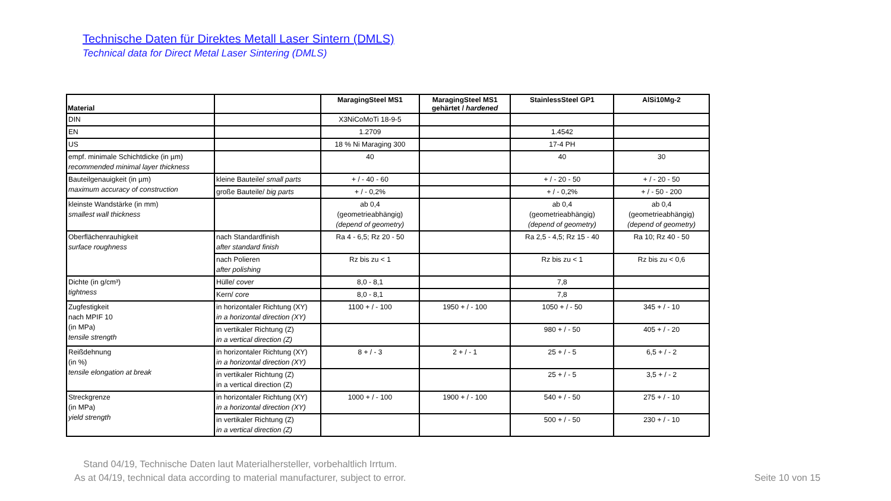Technische Daten für Direktes Metall Laser Sintern (DMLS)
Technical data for Direct Metal Laser Sintering (DMLS)
| Material | | MaragingSteel MS1 | MaragingSteel MS1 gehärtet / hardened | StainlessSteel GP1 | AlSi10Mg-2 |
| --- | --- | --- | --- | --- | --- |
| DIN | | X3NiCoMoTi 18-9-5 | | | |
| EN | | 1.2709 | | 1.4542 | |
| US | | 18 % Ni Maraging 300 | | 17-4 PH | |
| empf. minimale Schichtdicke (in µm) recommended minimal layer thickness | | 40 | | 40 | 30 |
| Bauteilgenauigkeit (in µm) maximum accuracy of construction | kleine Bauteile/ small parts | + / - 40 - 60 | | + / - 20 - 50 | + / - 20 - 50 |
| | große Bauteile/ big parts | + / - 0,2% | | + / - 0,2% | + / - 50 - 200 |
| kleinste Wandstärke (in mm) smallest wall thickness | | ab 0,4 (geometrieabhängig) (depend of geometry) | | ab 0,4 (geometrieabhängig) (depend of geometry) | ab 0,4 (geometrieabhängig) (depend of geometry) |
| Oberflächenrauhigkeit surface roughness | nach Standardfinish after standard finish | Ra 4 - 6,5; Rz 20 - 50 | | Ra 2,5 - 4,5; Rz 15 - 40 | Ra 10; Rz 40 - 50 |
| | nach Polieren after polishing | Rz bis zu < 1 | | Rz bis zu < 1 | Rz bis zu < 0,6 |
| Dichte (in g/cm³) tightness | Hülle/ cover | 8,0 - 8,1 | | 7,8 | |
| | Kern/ core | 8,0 - 8,1 | | 7,8 | |
| Zugfestigkeit nach MPIF 10 (in MPa) tensile strength | in horizontaler Richtung (XY) in a horizontal direction (XY) | 1100 + / - 100 | 1950 + / - 100 | 1050 + / - 50 | 345 + / - 10 |
| | in vertikaler Richtung (Z) in a vertical direction (Z) | | | 980 + / - 50 | 405 + / - 20 |
| Reißdehnung (in %) tensile elongation at break | in horizontaler Richtung (XY) in a horizontal direction (XY) | 8 + / - 3 | 2 + / - 1 | 25 + / - 5 | 6,5 + / - 2 |
| | in vertikaler Richtung (Z) in a vertical direction (Z) | | | 25 + / - 5 | 3,5 + / - 2 |
| Streckgrenze (in MPa) yield strength | in horizontaler Richtung (XY) in a horizontal direction (XY) | 1000 + / - 100 | 1900 + / - 100 | 540 + / - 50 | 275 + / - 10 |
| | in vertikaler Richtung (Z) in a vertical direction (Z) | | | 500 + / - 50 | 230 + / - 10 |
Stand 04/19, Technische Daten laut Materialhersteller, vorbehaltlich Irrtum.
As at 04/19, technical data according to material manufacturer, subject to error.
Seite 10 von 15